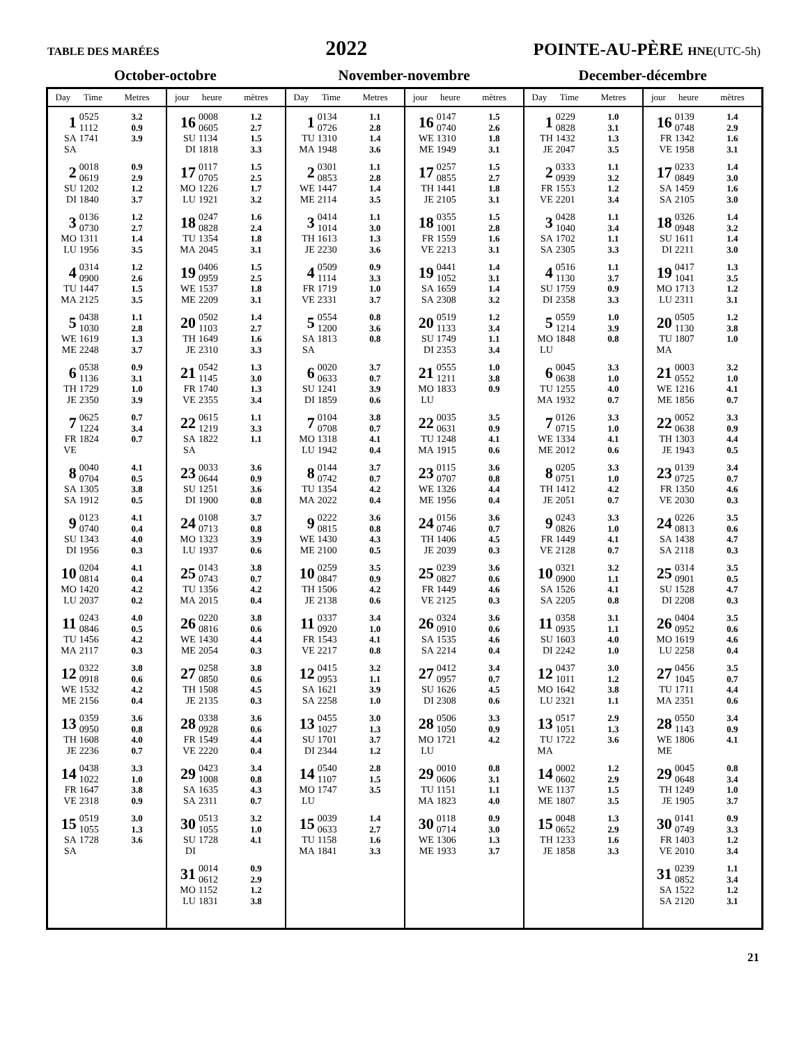TABLE DES MARÉES
2022
POINTE-AU-PÈRE HNE(UTC-5h)
October-octobre November-novembre December-décembre
| Day | Time | Metres | jour | heure | mètres | Day | Time | Metres | jour | heure | mètres | Day | Time | Metres | jour | heure | mètres |
| --- | --- | --- | --- | --- | --- | --- | --- | --- | --- | --- | --- | --- | --- | --- | --- | --- | --- |
| 1 SA SA | 0525 1112 1741 | 3.2 0.9 3.9 | 16 SU DI | 0008 0605 1134 1818 | 1.2 2.7 1.5 3.3 | 1 TU MA | 0134 0726 1310 1948 | 1.1 2.8 1.4 3.6 | 16 WE ME | 0147 0740 1310 1949 | 1.5 2.6 1.8 3.1 | 1 TH JE | 0229 0828 1432 2047 | 1.0 3.1 1.3 3.5 | 16 FR VE | 0139 0748 1342 1958 | 1.4 2.9 1.6 3.1 |
| 2 SU DI | 0018 0619 1202 1840 | 0.9 2.9 1.2 3.7 | 17 MO LU | 0117 0705 1226 1921 | 1.5 2.5 1.7 3.2 | 2 WE ME | 0301 0853 1447 2114 | 1.1 2.8 1.4 3.5 | 17 TH JE | 0257 0855 1441 2105 | 1.5 2.7 1.8 3.1 | 2 FR VE | 0333 0939 1553 2201 | 1.1 3.2 1.2 3.4 | 17 SA SA | 0233 0849 1459 2105 | 1.4 3.0 1.6 3.0 |
| 3 MO LU | 0136 0730 1311 1956 | 1.2 2.7 1.4 3.5 | 18 TU MA | 0247 0828 1354 2045 | 1.6 2.4 1.8 3.1 | 3 TH JE | 0414 1014 1613 2230 | 1.1 3.0 1.3 3.6 | 18 FR VE | 0355 1001 1559 2213 | 1.5 2.8 1.6 3.1 | 3 SA SA | 0428 1040 1702 2305 | 1.1 3.4 1.1 3.3 | 18 SU DI | 0326 0948 1611 2211 | 1.4 3.2 1.4 3.0 |
| 4 TU MA | 0314 0900 1447 2125 | 1.2 2.6 1.5 3.5 | 19 WE ME | 0406 0959 1537 2209 | 1.5 2.5 1.8 3.1 | 4 FR VE | 0509 1114 1719 2331 | 0.9 3.3 1.0 3.7 | 19 SA SA | 0441 1052 1659 2308 | 1.4 3.1 1.4 3.2 | 4 SU DI | 0516 1130 1759 2358 | 1.1 3.7 0.9 3.3 | 19 MO LU | 0417 1041 1713 2311 | 1.3 3.5 1.2 3.1 |
| 5 WE ME | 0438 1030 1619 2248 | 1.1 2.8 1.3 3.7 | 20 TH JE | 0502 1103 1649 2310 | 1.4 2.7 1.6 3.3 | 5 SA SA | 0554 1200 1813 | 0.8 3.6 0.8 | 20 SU DI | 0519 1133 1749 2353 | 1.2 3.4 1.1 3.4 | 5 MO LU | 0559 1214 1848 | 1.0 3.9 0.8 | 20 TU MA | 0505 1130 1807 | 1.2 3.8 1.0 |
| 6 TH JE | 0538 1136 1729 2350 | 0.9 3.1 1.0 3.9 | 21 FR VE | 0542 1145 1740 2355 | 1.3 3.0 1.3 3.4 | 6 SU DI | 0020 0633 1241 1859 | 3.7 0.7 3.9 0.6 | 21 MO LU | 0555 1211 1833 | 1.0 3.8 0.9 | 6 TU MA | 0045 0638 1255 1932 | 3.3 1.0 4.0 0.7 | 21 WE ME | 0003 0552 1216 1856 | 3.2 1.0 4.1 0.7 |
| 7 FR VE | 0625 1224 1824 | 0.7 3.4 0.7 | 22 SA SA | 0615 1219 1822 | 1.1 3.3 1.1 | 7 MO LU | 0104 0708 1318 1942 | 3.8 0.7 4.1 0.4 | 22 TU MA | 0035 0631 1248 1915 | 3.5 0.9 4.1 0.6 | 7 WE ME | 0126 0715 1334 2012 | 3.3 1.0 4.1 0.6 | 22 TH JE | 0052 0638 1303 1943 | 3.3 0.9 4.4 0.5 |
| 8 SA SA | 0040 0704 1305 1912 | 4.1 0.5 3.8 0.5 | 23 SU DI | 0033 0644 1251 1900 | 3.6 0.9 3.6 0.8 | 8 TU MA | 0144 0742 1354 2022 | 3.7 0.7 4.2 0.4 | 23 WE ME | 0115 0707 1326 1956 | 3.6 0.8 4.4 0.4 | 8 TH JE | 0205 0751 1412 2051 | 3.3 1.0 4.2 0.7 | 23 FR VE | 0139 0725 1350 2030 | 3.4 0.7 4.6 0.3 |
| 9 SU DI | 0123 0740 1343 1956 | 4.1 0.4 4.0 0.3 | 24 MO LU | 0108 0713 1323 1937 | 3.7 0.8 3.9 0.6 | 9 WE ME | 0222 0815 1430 2100 | 3.6 0.8 4.3 0.5 | 24 TH JE | 0156 0746 1406 2039 | 3.6 0.7 4.5 0.3 | 9 FR VE | 0243 0826 1449 2128 | 3.3 1.0 4.1 0.7 | 24 SA SA | 0226 0813 1438 2118 | 3.5 0.6 4.7 0.3 |
| 10 MO LU | 0204 0814 1420 2037 | 4.1 0.4 4.2 0.2 | 25 TU MA | 0143 0743 1356 2015 | 3.8 0.7 4.2 0.4 | 10 TH JE | 0259 0847 1506 2138 | 3.5 0.9 4.2 0.6 | 25 FR VE | 0239 0827 1449 2125 | 3.6 0.6 4.6 0.3 | 10 SA SA | 0321 0900 1526 2205 | 3.2 1.1 4.1 0.8 | 25 SU DI | 0314 0901 1528 2208 | 3.5 0.5 4.7 0.3 |
| 11 TU MA | 0243 0846 1456 2117 | 4.0 0.5 4.2 0.3 | 26 WE ME | 0220 0816 1430 2054 | 3.8 0.6 4.4 0.3 | 11 FR VE | 0337 0920 1543 2217 | 3.4 1.0 4.1 0.8 | 26 SA SA | 0324 0910 1535 2214 | 3.6 0.6 4.6 0.4 | 11 SU DI | 0358 0935 1603 2242 | 3.1 1.1 4.0 1.0 | 26 MO LU | 0404 0952 1619 2258 | 3.5 0.6 4.6 0.4 |
| 12 WE ME | 0322 0918 1532 2156 | 3.8 0.6 4.2 0.4 | 27 TH JE | 0258 0850 1508 2135 | 3.8 0.6 4.5 0.3 | 12 SA SA | 0415 0953 1621 2258 | 3.2 1.1 3.9 1.0 | 27 SU DI | 0412 0957 1626 2308 | 3.4 0.7 4.5 0.6 | 12 MO LU | 0437 1011 1642 2321 | 3.0 1.2 3.8 1.1 | 27 TU MA | 0456 1045 1711 2351 | 3.5 0.7 4.4 0.6 |
| 13 TH JE | 0359 0950 1608 2236 | 3.6 0.8 4.0 0.7 | 28 FR VE | 0338 0928 1549 2220 | 3.6 0.6 4.4 0.4 | 13 SU DI | 0455 1027 1701 2344 | 3.0 1.3 3.7 1.2 | 28 MO LU | 0506 1050 1721 | 3.3 0.9 4.2 | 13 TU MA | 0517 1051 1722 | 2.9 1.3 3.6 | 28 WE ME | 0550 1143 1806 | 3.4 0.9 4.1 |
| 14 FR VE | 0438 1022 1647 2318 | 3.3 1.0 3.8 0.9 | 29 SA SA | 0423 1008 1635 2311 | 3.4 0.8 4.3 0.7 | 14 MO LU | 0540 1107 1747 | 2.8 1.5 3.5 | 29 TU MA | 0010 0606 1151 1823 | 0.8 3.1 1.1 4.0 | 14 WE ME | 0002 0602 1137 1807 | 1.2 2.9 1.5 3.5 | 29 TH JE | 0045 0648 1249 1905 | 0.8 3.4 1.0 3.7 |
| 15 SA SA | 0519 1055 1728 | 3.0 1.3 3.6 | 30 SU DI | 0513 1055 1728 | 3.2 1.0 4.1 | 15 TU MA | 0039 0633 1158 1841 | 1.4 2.7 1.6 3.3 | 30 WE ME | 0118 0714 1306 1933 | 0.9 3.0 1.3 3.7 | 15 TH JE | 0048 0652 1233 1858 | 1.3 2.9 1.6 3.3 | 30 FR VE | 0141 0749 1403 2010 | 0.9 3.3 1.2 3.4 |
| | | | 31 MO LU | 0014 0612 1152 1831 | 0.9 2.9 1.2 3.8 | | | | | | | | | | 31 SA SA | 0239 0852 1522 2120 | 1.1 3.4 1.2 3.1 |
21